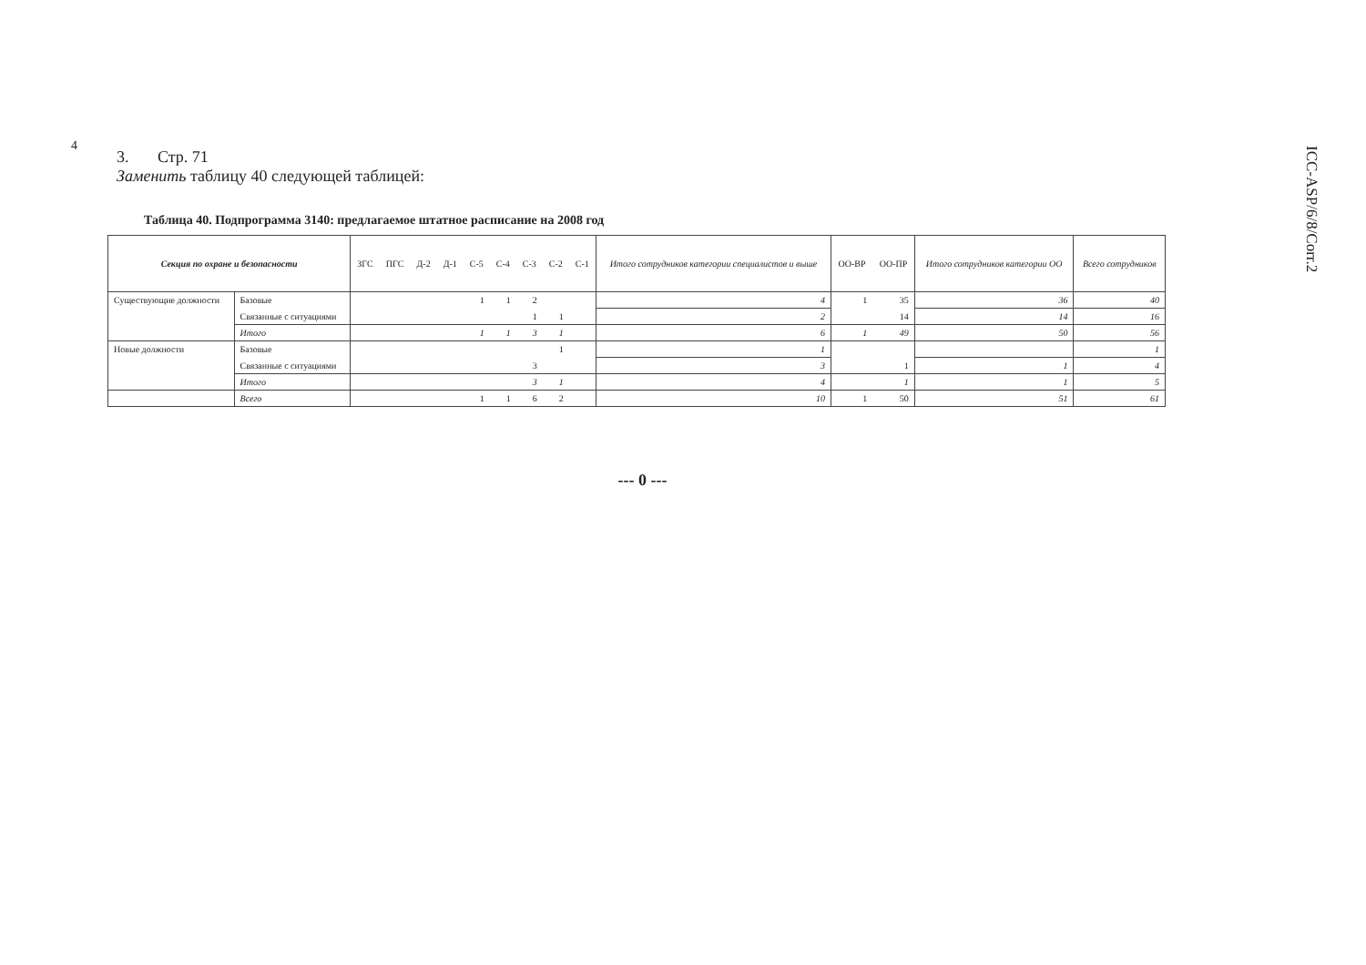4
ICC-ASP/6/8/Corr.2
3. Стр. 71
Заменить таблицу 40 следующей таблицей:
Таблица 40. Подпрограмма 3140: предлагаемое штатное расписание на 2008 год
| Секция по охране и безопасности | | ЗГС | ПГС | Д-2 | Д-1 | С-5 | С-4 | С-3 | С-2 | С-1 | Итого сотрудников категории специалистов и выше | ОО-ВР | ОО-ПР | Итого сотрудников категории ОО | Всего сотрудников |
| --- | --- | --- | --- | --- | --- | --- | --- | --- | --- | --- | --- | --- | --- | --- | --- |
| Существующие должности | Базовые | | | | | 1 | 1 | 2 | | | 4 | 1 | 35 | 36 | 40 |
| | Связанные с ситуациями | | | | | | | 1 | 1 | | 2 | | 14 | 14 | 16 |
| | Итого | | | | | 1 | 1 | 3 | 1 | | 6 | 1 | 49 | 50 | 56 |
| Новые должности | Базовые | | | | | | | | 1 | | 1 | | | | 1 |
| | Связанные с ситуациями | | | | | | | 3 | | | 3 | | 1 | 1 | 4 |
| | Итого | | | | | | | 3 | 1 | | 4 | | 1 | 1 | 5 |
| | Всего | | | | | 1 | 1 | 6 | 2 | | 10 | 1 | 50 | 51 | 61 |
--- 0 ---